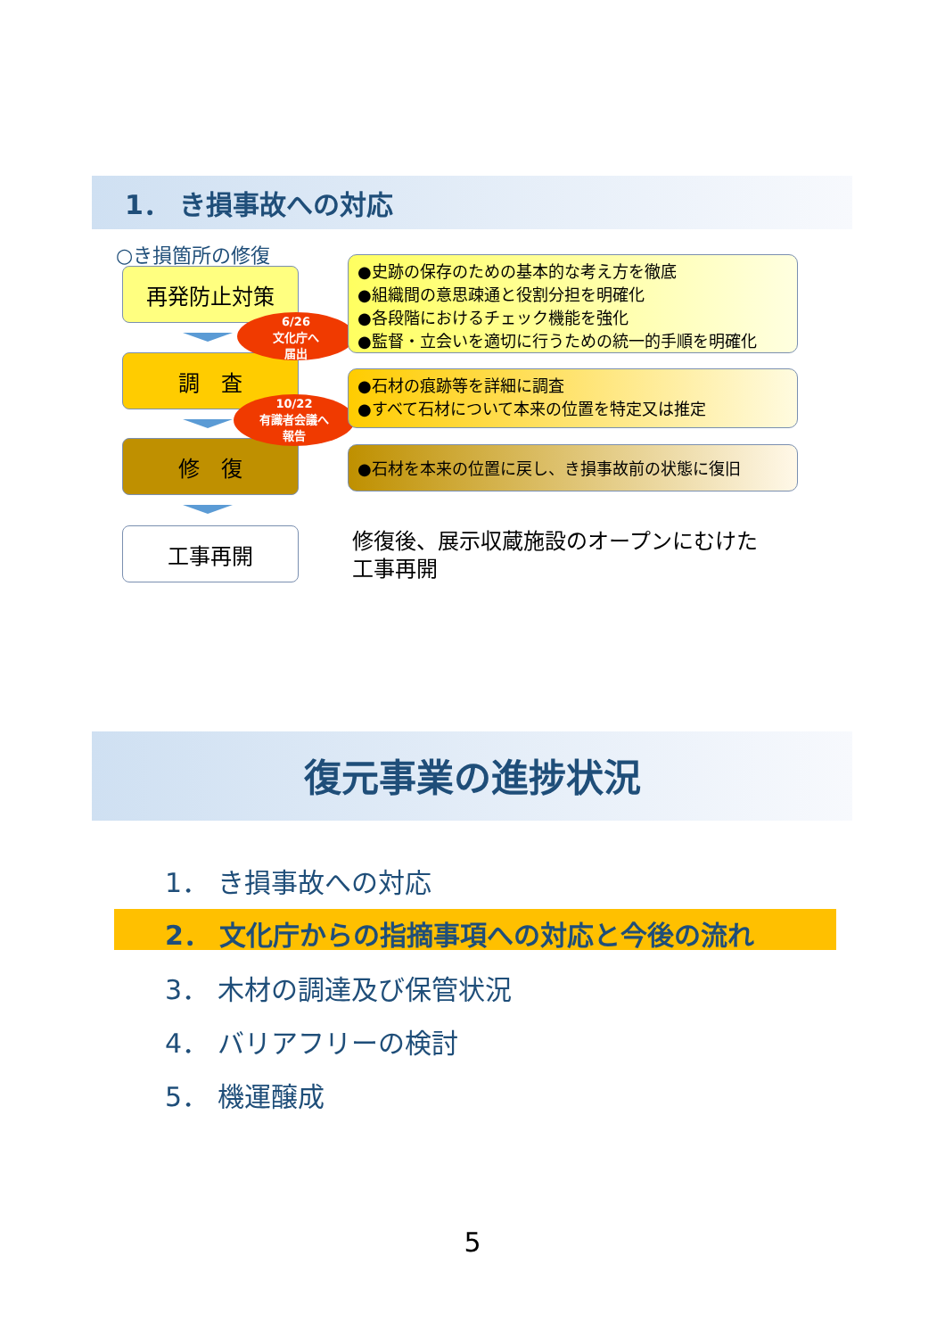1． き損事故への対応
○き損箇所の修復
再発防止対策
調　査
修　復
工事再開
6/26
文化庁へ
届出
10/22
有識者会議へ
報告
●史跡の保存のための基本的な考え方を徹底
●組織間の意思疎通と役割分担を明確化
●各段階におけるチェック機能を強化
●監督・立会いを適切に行うための統一的手順を明確化
●石材の痕跡等を詳細に調査
●すべて石材について本来の位置を特定又は推定
●石材を本来の位置に戻し、き損事故前の状態に復旧
修復後、展示収蔵施設のオープンにむけた
工事再開
復元事業の進捗状況
1． き損事故への対応
2． 文化庁からの指摘事項への対応と今後の流れ
3． 木材の調達及び保管状況
4． バリアフリーの検討
5． 機運醸成
5